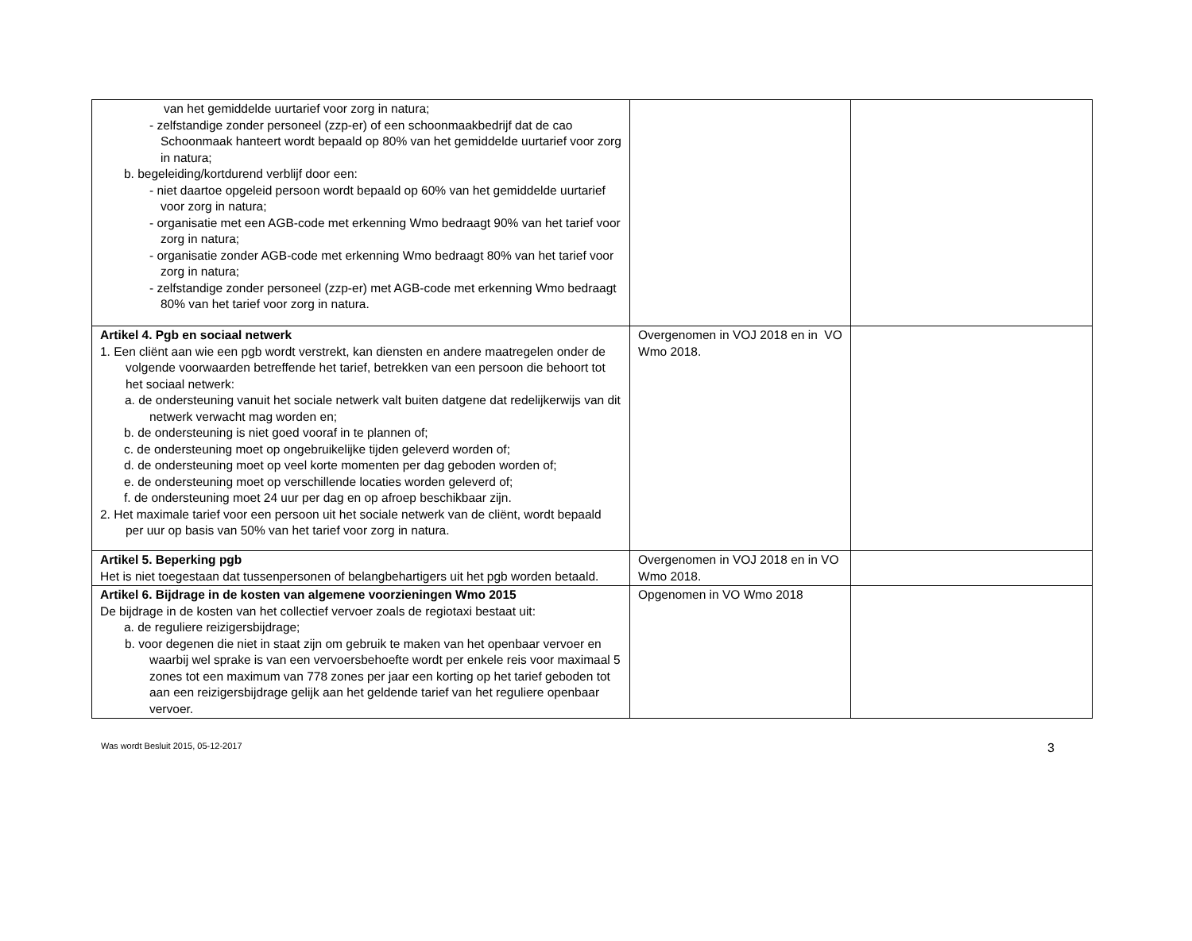| van het gemiddelde uurtarief voor zorg in natura; - zelfstandige zonder personeel (zzp-er) of een schoonmaakbedrijf dat de cao Schoonmaak hanteert wordt bepaald op 80% van het gemiddelde uurtarief voor zorg in natura; b. begeleiding/kortdurend verblijf door een: - niet daartoe opgeleid persoon wordt bepaald op 60% van het gemiddelde uurtarief voor zorg in natura; - organisatie met een AGB-code met erkenning Wmo bedraagt 90% van het tarief voor zorg in natura; - organisatie zonder AGB-code met erkenning Wmo bedraagt 80% van het tarief voor zorg in natura; - zelfstandige zonder personeel (zzp-er) met AGB-code met erkenning Wmo bedraagt 80% van het tarief voor zorg in natura. | | |
| Artikel 4. Pgb en sociaal netwerk 1. Een cliënt aan wie een pgb wordt verstrekt, kan diensten en andere maatregelen onder de volgende voorwaarden betreffende het tarief, betrekken van een persoon die behoort tot het sociaal netwerk: a. de ondersteuning vanuit het sociale netwerk valt buiten datgene dat redelijkerwijs van dit netwerk verwacht mag worden en; b. de ondersteuning is niet goed vooraf in te plannen of; c. de ondersteuning moet op ongebruikelijke tijden geleverd worden of; d. de ondersteuning moet op veel korte momenten per dag geboden worden of; e. de ondersteuning moet op verschillende locaties worden geleverd of; f. de ondersteuning moet 24 uur per dag en op afroep beschikbaar zijn. 2. Het maximale tarief voor een persoon uit het sociale netwerk van de cliënt, wordt bepaald per uur op basis van 50% van het tarief voor zorg in natura. | Overgenomen in VOJ 2018 en in VO Wmo 2018. | |
| Artikel 5. Beperking pgb Het is niet toegestaan dat tussenpersonen of belangbehartigers uit het pgb worden betaald. | Overgenomen in VOJ 2018 en in VO Wmo 2018. | |
| Artikel 6. Bijdrage in de kosten van algemene voorzieningen Wmo 2015 De bijdrage in de kosten van het collectief vervoer zoals de regiotaxi bestaat uit: a. de reguliere reizigersbijdrage; b. voor degenen die niet in staat zijn om gebruik te maken van het openbaar vervoer en waarbij wel sprake is van een vervoersbehoefte wordt per enkele reis voor maximaal 5 zones tot een maximum van 778 zones per jaar een korting op het tarief geboden tot aan een reizigersbijdrage gelijk aan het geldende tarief van het reguliere openbaar vervoer. | Opgenomen in VO Wmo 2018 | |
Was wordt Besluit 2015, 05-12-2017 3